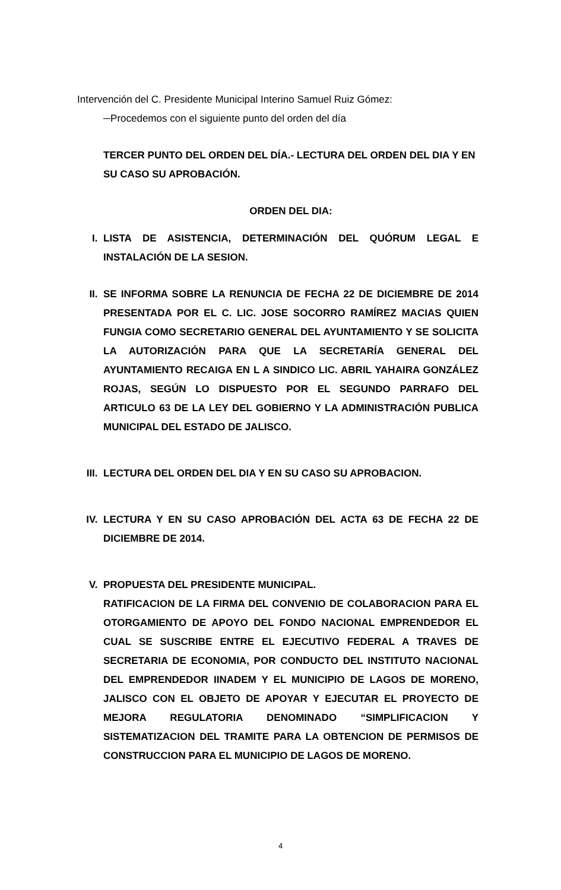Intervención del C. Presidente Municipal Interino Samuel Ruiz Gómez:
─Procedemos con el siguiente punto del orden del día
TERCER PUNTO DEL ORDEN DEL DÍA.- LECTURA DEL ORDEN DEL DIA Y EN SU CASO SU APROBACIÓN.
ORDEN DEL DIA:
I. LISTA DE ASISTENCIA, DETERMINACIÓN DEL QUÓRUM LEGAL E INSTALACIÓN DE LA SESION.
II. SE INFORMA SOBRE LA RENUNCIA DE FECHA 22 DE DICIEMBRE DE 2014 PRESENTADA POR EL C. LIC. JOSE SOCORRO RAMÍREZ MACIAS QUIEN FUNGIA COMO SECRETARIO GENERAL DEL AYUNTAMIENTO Y SE SOLICITA LA AUTORIZACIÓN PARA QUE LA SECRETARÍA GENERAL DEL AYUNTAMIENTO RECAIGA EN L A SINDICO LIC. ABRIL YAHAIRA GONZÁLEZ ROJAS, SEGÚN LO DISPUESTO POR EL SEGUNDO PARRAFO DEL ARTICULO 63 DE LA LEY DEL GOBIERNO Y LA ADMINISTRACIÓN PUBLICA MUNICIPAL DEL ESTADO DE JALISCO.
III. LECTURA DEL ORDEN DEL DIA Y EN SU CASO SU APROBACION.
IV. LECTURA Y EN SU CASO APROBACIÓN DEL ACTA 63 DE FECHA 22 DE DICIEMBRE DE 2014.
V. PROPUESTA DEL PRESIDENTE MUNICIPAL.
RATIFICACION DE LA FIRMA DEL CONVENIO DE COLABORACION PARA EL OTORGAMIENTO DE APOYO DEL FONDO NACIONAL EMPRENDEDOR EL CUAL SE SUSCRIBE ENTRE EL EJECUTIVO FEDERAL A TRAVES DE SECRETARIA DE ECONOMIA, POR CONDUCTO DEL INSTITUTO NACIONAL DEL EMPRENDEDOR IINADEM Y EL MUNICIPIO DE LAGOS DE MORENO, JALISCO CON EL OBJETO DE APOYAR Y EJECUTAR EL PROYECTO DE MEJORA REGULATORIA DENOMINADO “SIMPLIFICACION Y SISTEMATIZACION DEL TRAMITE PARA LA OBTENCION DE PERMISOS DE CONSTRUCCION PARA EL MUNICIPIO DE LAGOS DE MORENO.
4